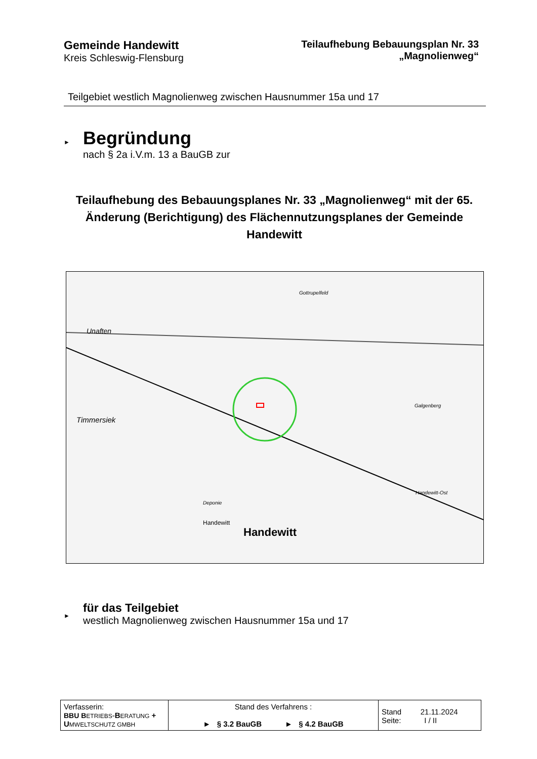Gemeinde Handewitt
Kreis Schleswig-Flensburg
Teilaufhebung Bebauungsplan Nr. 33
„Magnolienweg“
Teilgebiet westlich Magnolienweg zwischen Hausnummer 15a und 17
►
Begründung
nach § 2a i.V.m. 13 a BauGB zur
Teilaufhebung des Bebauungsplanes Nr. 33 „Magnolienweg“ mit der 65. Änderung (Berichtigung) des Flächennutzungsplanes der Gemeinde Handewitt
Unaften
Timmersiek
Handewitt
Handewitt
Deponie
Gottrupelfeld
Handewitt-Ost
Galgenberg
►
für das Teilgebiet
westlich Magnolienweg zwischen Hausnummer 15a und 17
| Verfasserin: BBU B ETRIEBS - B ERATUNG + U MWELTSCHUTZ GMBH | Stand des Verfahrens : ► § 3.2 BauGB ► § 4.2 BauGB | Stand 21.11.2024 Seite: I / II |